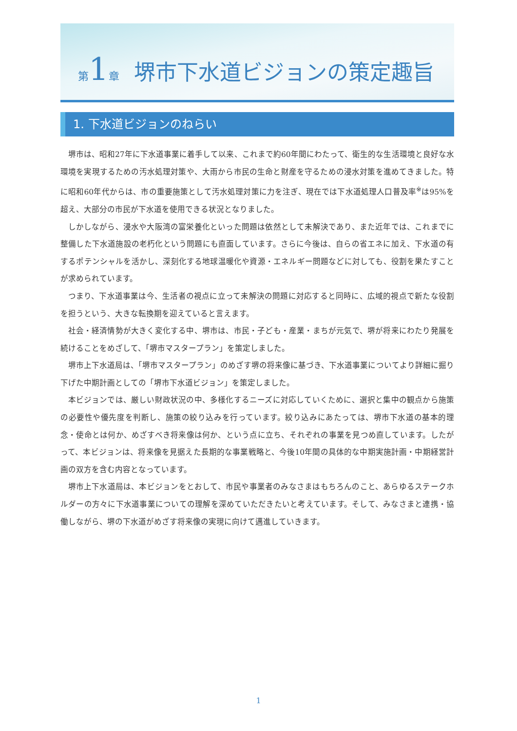第 1 章 堺市下水道ビジョンの策定趣旨
1. 下水道ビジョンのねらい
堺市は、昭和27年に下水道事業に着手して以来、これまで約60年間にわたって、衛生的な生活環境と良好な水環境を実現するための汚水処理対策や、大雨から市民の生命と財産を守るための浸水対策を進めてきました。特に昭和60年代からは、市の重要施策として汚水処理対策に力を注ぎ、現在では下水道処理人口普及率<sup>※</sup>は95%を超え、大部分の市民が下水道を使用できる状況となりました。
しかしながら、浸水や大阪湾の富栄養化といった問題は依然として未解決であり、また近年では、これまでに整備した下水道施設の老朽化という問題にも直面しています。さらに今後は、自らの省エネに加え、下水道の有するポテンシャルを活かし、深刻化する地球温暖化や資源・エネルギー問題などに対しても、役割を果たすことが求められています。
つまり、下水道事業は今、生活者の視点に立って未解決の問題に対応すると同時に、広域的視点で新たな役割を担うという、大きな転換期を迎えていると言えます。
社会・経済情勢が大きく変化する中、堺市は、市民・子ども・産業・まちが元気で、堺が将来にわたり発展を続けることをめざして、「堺市マスタープラン」を策定しました。
堺市上下水道局は、「堺市マスタープラン」のめざす堺の将来像に基づき、下水道事業についてより詳細に掘り下げた中期計画としての「堺市下水道ビジョン」を策定しました。
本ビジョンでは、厳しい財政状況の中、多様化するニーズに対応していくために、選択と集中の観点から施策の必要性や優先度を判断し、施策の絞り込みを行っています。絞り込みにあたっては、堺市下水道の基本的理念・使命とは何か、めざすべき将来像は何か、という点に立ち、それぞれの事業を見つめ直しています。したがって、本ビジョンは、将来像を見据えた長期的な事業戦略と、今後10年間の具体的な中期実施計画・中期経営計画の双方を含む内容となっています。
堺市上下水道局は、本ビジョンをとおして、市民や事業者のみなさまはもちろんのこと、あらゆるステークホルダーの方々に下水道事業についての理解を深めていただきたいと考えています。そして、みなさまと連携・協働しながら、堺の下水道がめざす将来像の実現に向けて邁進していきます。
1